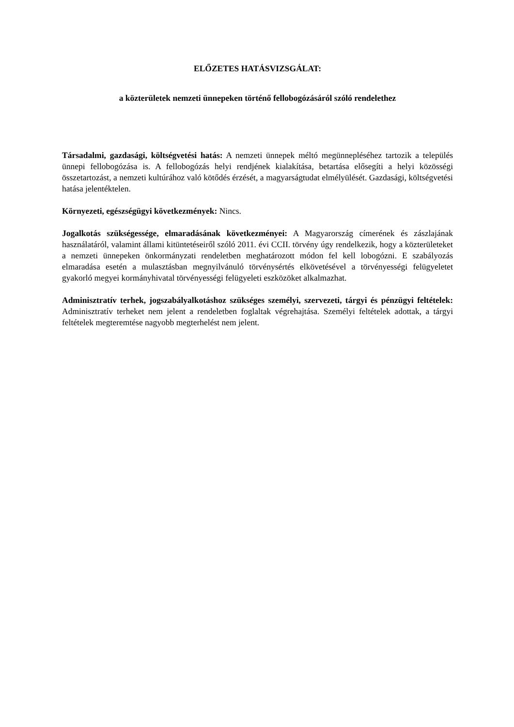ELŐZETES HATÁSVIZSGÁLAT:
a közterületek nemzeti ünnepeken történő fellobogózásáról szóló rendelethez
Társadalmi, gazdasági, költségvetési hatás: A nemzeti ünnepek méltó megünnepléséhez tartozik a település ünnepi fellobogózása is. A fellobogózás helyi rendjének kialakítása, betartása elősegíti a helyi közösségi összetartozást, a nemzeti kultúrához való kötődés érzését, a magyarságtudat elmélyülését. Gazdasági, költségvetési hatása jelentéktelen.
Környezeti, egészségügyi következmények: Nincs.
Jogalkotás szükségessége, elmaradásának következményei: A Magyarország címerének és zászlajának használatáról, valamint állami kitüntetéseiről szóló 2011. évi CCII. törvény úgy rendelkezik, hogy a közterületeket a nemzeti ünnepeken önkormányzati rendeletben meghatározott módon fel kell lobogózni. E szabályozás elmaradása esetén a mulasztásban megnyilvánuló törvénysértés elkövetésével a törvényességi felügyeletet gyakorló megyei kormányhivatal törvényességi felügyeleti eszközöket alkalmazhat.
Adminisztratív terhek, jogszabályalkotáshoz szükséges személyi, szervezeti, tárgyi és pénzügyi feltételek: Adminisztratív terheket nem jelent a rendeletben foglaltak végrehajtása. Személyi feltételek adottak, a tárgyi feltételek megteremtése nagyobb megterhelést nem jelent.